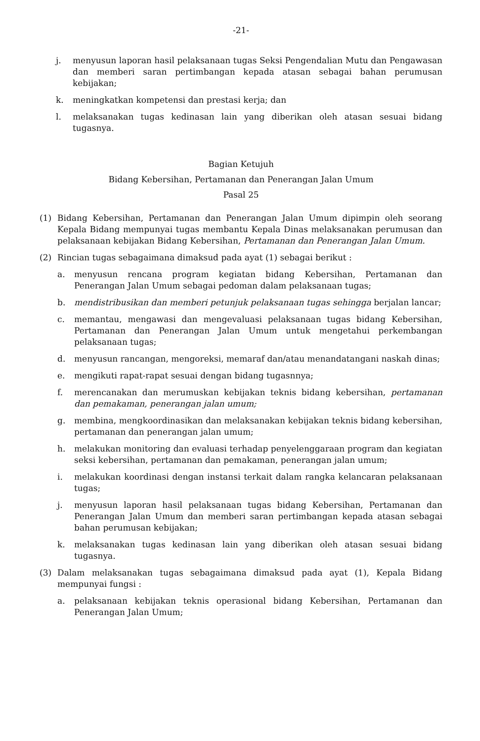-21-
j. menyusun laporan hasil pelaksanaan tugas Seksi Pengendalian Mutu dan Pengawasan dan memberi saran pertimbangan kepada atasan sebagai bahan perumusan kebijakan;
k. meningkatkan kompetensi dan prestasi kerja; dan
l. melaksanakan tugas kedinasan lain yang diberikan oleh atasan sesuai bidang tugasnya.
Bagian Ketujuh
Bidang Kebersihan, Pertamanan dan Penerangan Jalan Umum
Pasal 25
(1) Bidang Kebersihan, Pertamanan dan Penerangan Jalan Umum dipimpin oleh seorang Kepala Bidang mempunyai tugas membantu Kepala Dinas melaksanakan perumusan dan pelaksanaan kebijakan Bidang Kebersihan, Pertamanan dan Penerangan Jalan Umum.
(2) Rincian tugas sebagaimana dimaksud pada ayat (1) sebagai berikut :
a. menyusun rencana program kegiatan bidang Kebersihan, Pertamanan dan Penerangan Jalan Umum sebagai pedoman dalam pelaksanaan tugas;
b. mendistribusikan dan memberi petunjuk pelaksanaan tugas sehingga berjalan lancar;
c. memantau, mengawasi dan mengevaluasi pelaksanaan tugas bidang Kebersihan, Pertamanan dan Penerangan Jalan Umum untuk mengetahui perkembangan pelaksanaan tugas;
d. menyusun rancangan, mengoreksi, memaraf dan/atau menandatangani naskah dinas;
e. mengikuti rapat-rapat sesuai dengan bidang tugasnnya;
f. merencanakan dan merumuskan kebijakan teknis bidang kebersihan, pertamanan dan pemakaman, penerangan jalan umum;
g. membina, mengkoordinasikan dan melaksanakan kebijakan teknis bidang kebersihan, pertamanan dan penerangan jalan umum;
h. melakukan monitoring dan evaluasi terhadap penyelenggaraan program dan kegiatan seksi kebersihan, pertamanan dan pemakaman, penerangan jalan umum;
i. melakukan koordinasi dengan instansi terkait dalam rangka kelancaran pelaksanaan tugas;
j. menyusun laporan hasil pelaksanaan tugas bidang Kebersihan, Pertamanan dan Penerangan Jalan Umum dan memberi saran pertimbangan kepada atasan sebagai bahan perumusan kebijakan;
k. melaksanakan tugas kedinasan lain yang diberikan oleh atasan sesuai bidang tugasnya.
(3) Dalam melaksanakan tugas sebagaimana dimaksud pada ayat (1), Kepala Bidang mempunyai fungsi :
a. pelaksanaan kebijakan teknis operasional bidang Kebersihan, Pertamanan dan Penerangan Jalan Umum;